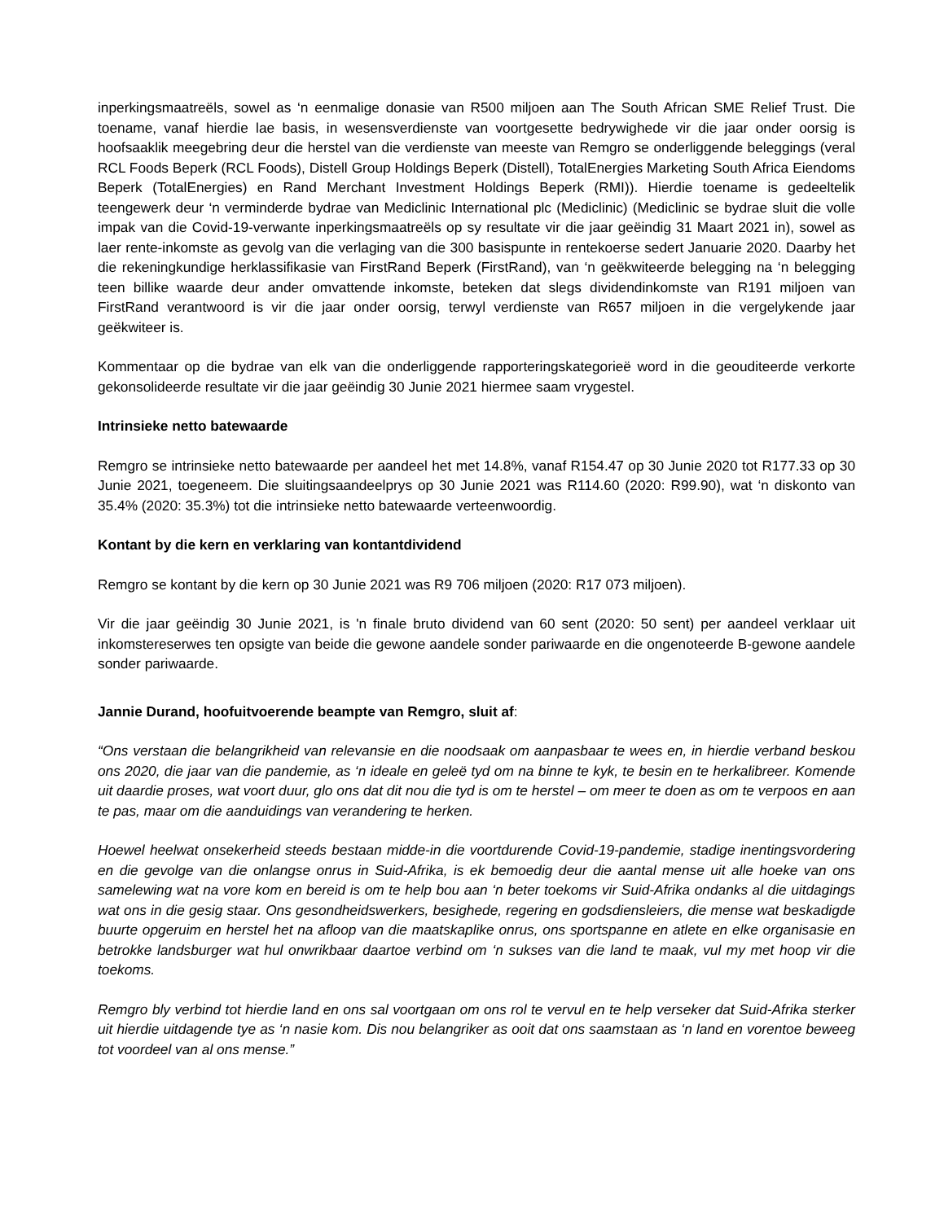inperkingsmaatreëls, sowel as ‘n eenmalige donasie van R500 miljoen aan The South African SME Relief Trust. Die toename, vanaf hierdie lae basis, in wesensverdienste van voortgesette bedrywighede vir die jaar onder oorsig is hoofsaaklik meegebring deur die herstel van die verdienste van meeste van Remgro se onderliggende beleggings (veral RCL Foods Beperk (RCL Foods), Distell Group Holdings Beperk (Distell), TotalEnergies Marketing South Africa Eiendoms Beperk (TotalEnergies) en Rand Merchant Investment Holdings Beperk (RMI)). Hierdie toename is gedeeltelik teengewerk deur ‘n verminderde bydrae van Mediclinic International plc (Mediclinic) (Mediclinic se bydrae sluit die volle impak van die Covid-19-verwante inperkingsmaatreëls op sy resultate vir die jaar geëindig 31 Maart 2021 in), sowel as laer rente-inkomste as gevolg van die verlaging van die 300 basispunte in rentekoerse sedert Januarie 2020. Daarby het die rekeningkundige herklassifikasie van FirstRand Beperk (FirstRand), van ‘n geëkwiteerde belegging na ‘n belegging teen billike waarde deur ander omvattende inkomste, beteken dat slegs dividendinkomste van R191 miljoen van FirstRand verantwoord is vir die jaar onder oorsig, terwyl verdienste van R657 miljoen in die vergelykende jaar geëkwiteer is.
Kommentaar op die bydrae van elk van die onderliggende rapporteringskategorieë word in die geouditeerde verkorte gekonsolideerde resultate vir die jaar geëindig 30 Junie 2021 hiermee saam vrygestel.
Intrinsieke netto batewaarde
Remgro se intrinsieke netto batewaarde per aandeel het met 14.8%, vanaf R154.47 op 30 Junie 2020 tot R177.33 op 30 Junie 2021, toegeneem. Die sluitingsaandeelprys op 30 Junie 2021 was R114.60 (2020: R99.90), wat ‘n diskonto van 35.4% (2020: 35.3%) tot die intrinsieke netto batewaarde verteenwoordig.
Kontant by die kern en verklaring van kontantdividend
Remgro se kontant by die kern op 30 Junie 2021 was R9 706 miljoen (2020: R17 073 miljoen).
Vir die jaar geëindig 30 Junie 2021, is 'n finale bruto dividend van 60 sent (2020: 50 sent) per aandeel verklaar uit inkomstereserwes ten opsigte van beide die gewone aandele sonder pariwaarde en die ongenoteerde B-gewone aandele sonder pariwaarde.
Jannie Durand, hoofuitvoerende beampte van Remgro, sluit af:
“Ons verstaan die belangrikheid van relevansie en die noodsaak om aanpasbaar te wees en, in hierdie verband beskou ons 2020, die jaar van die pandemie, as ‘n ideale en geleë tyd om na binne te kyk, te besin en te herkalibreer. Komende uit daardie proses, wat voort duur, glo ons dat dit nou die tyd is om te herstel – om meer te doen as om te verpoos en aan te pas, maar om die aanduidings van verandering te herken.
Hoewel heelwat onsekerheid steeds bestaan midde-in die voortdurende Covid-19-pandemie, stadige inentingsvordering en die gevolge van die onlangse onrus in Suid-Afrika, is ek bemoedig deur die aantal mense uit alle hoeke van ons samelewing wat na vore kom en bereid is om te help bou aan ‘n beter toekoms vir Suid-Afrika ondanks al die uitdagings wat ons in die gesig staar. Ons gesondheidswerkers, besighede, regering en godsdiensleiers, die mense wat beskadigde buurte opgeruim en herstel het na afloop van die maatskaplike onrus, ons sportspanne en atlete en elke organisasie en betrokke landsburger wat hul onwrikbaar daartoe verbind om ‘n sukses van die land te maak, vul my met hoop vir die toekoms.
Remgro bly verbind tot hierdie land en ons sal voortgaan om ons rol te vervul en te help verseker dat Suid-Afrika sterker uit hierdie uitdagende tye as ‘n nasie kom. Dis nou belangriker as ooit dat ons saamstaan as ‘n land en vorentoe beweeg tot voordeel van al ons mense.”